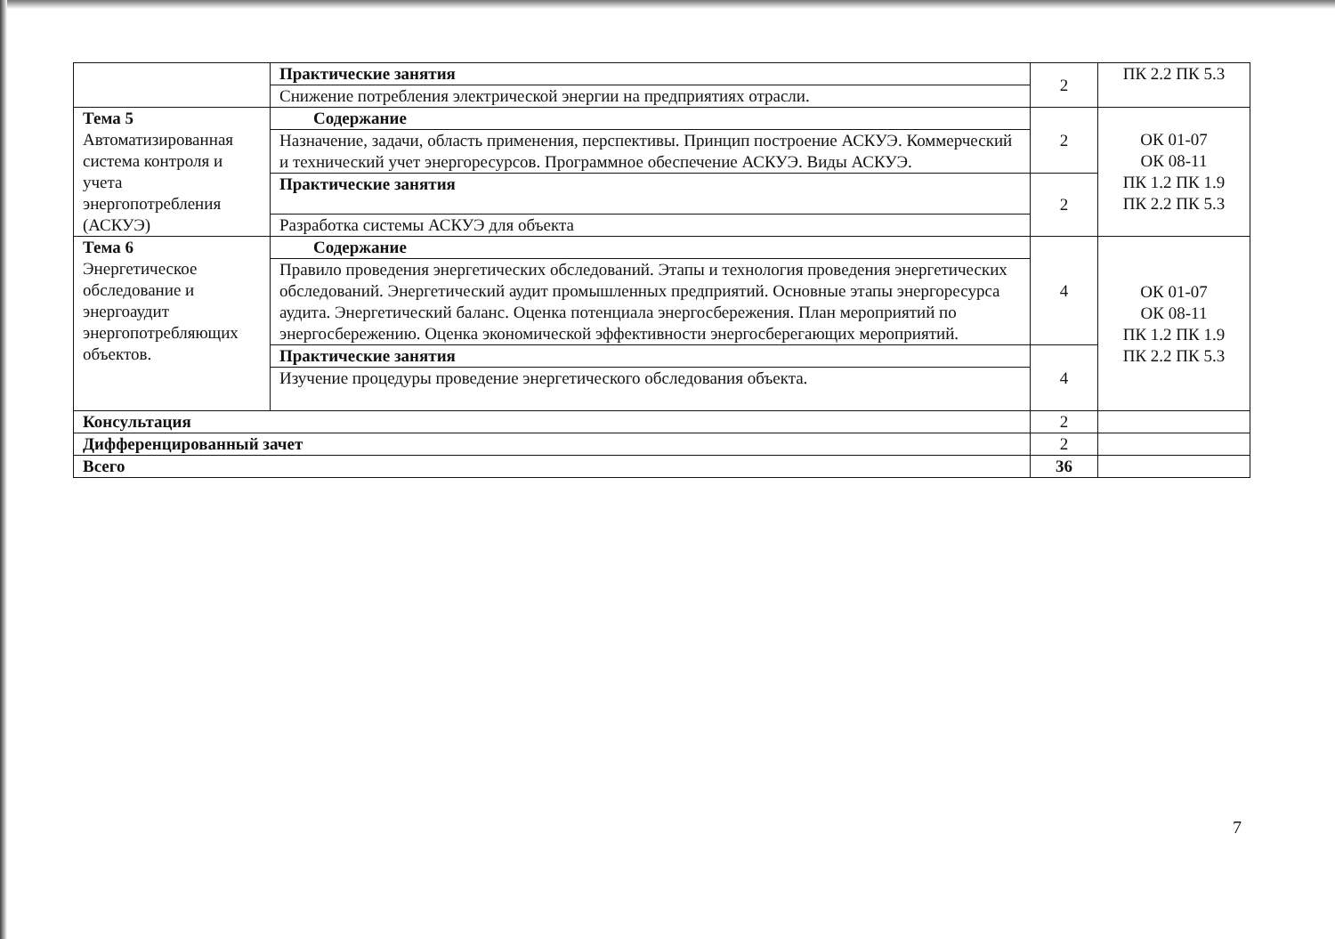| | Практические занятия | 2 | ПК 2.2 ПК 5.3 |
| | Снижение потребления электрической энергии на предприятиях отрасли. | | |
| Тема 5 Автоматизированная система контроля и учета энергопотребления (АСКУЭ) | Содержание | 2 | ОК 01-07 ОК 08-11 ПК 1.2 ПК 1.9 ПК 2.2 ПК 5.3 |
| | Назначение, задачи, область применения, перспективы. Принцип построение АСКУЭ. Коммерческий и технический учет энергоресурсов. Программное обеспечение АСКУЭ. Виды АСКУЭ. | | |
| | Практические занятия | 2 | |
| | Разработка системы АСКУЭ для объекта | | |
| Тема 6 Энергетическое обследование и энергоаудит энергопотребляющих объектов. | Содержание | 4 | ОК 01-07 ОК 08-11 ПК 1.2 ПК 1.9 ПК 2.2 ПК 5.3 |
| | Правило проведения энергетических обследований. Этапы и технология проведения энергетических обследований. Энергетический аудит промышленных предприятий. Основные этапы энергоресурса аудита. Энергетический баланс. Оценка потенциала энергосбережения. План мероприятий по энергосбережению. Оценка экономической эффективности энергосберегающих мероприятий. | | |
| | Практические занятия | 4 | |
| | Изучение процедуры проведение энергетического обследования объекта. | | |
| Консультация | | 2 | |
| Дифференцированный зачет | | 2 | |
| Всего | | 36 | |
7